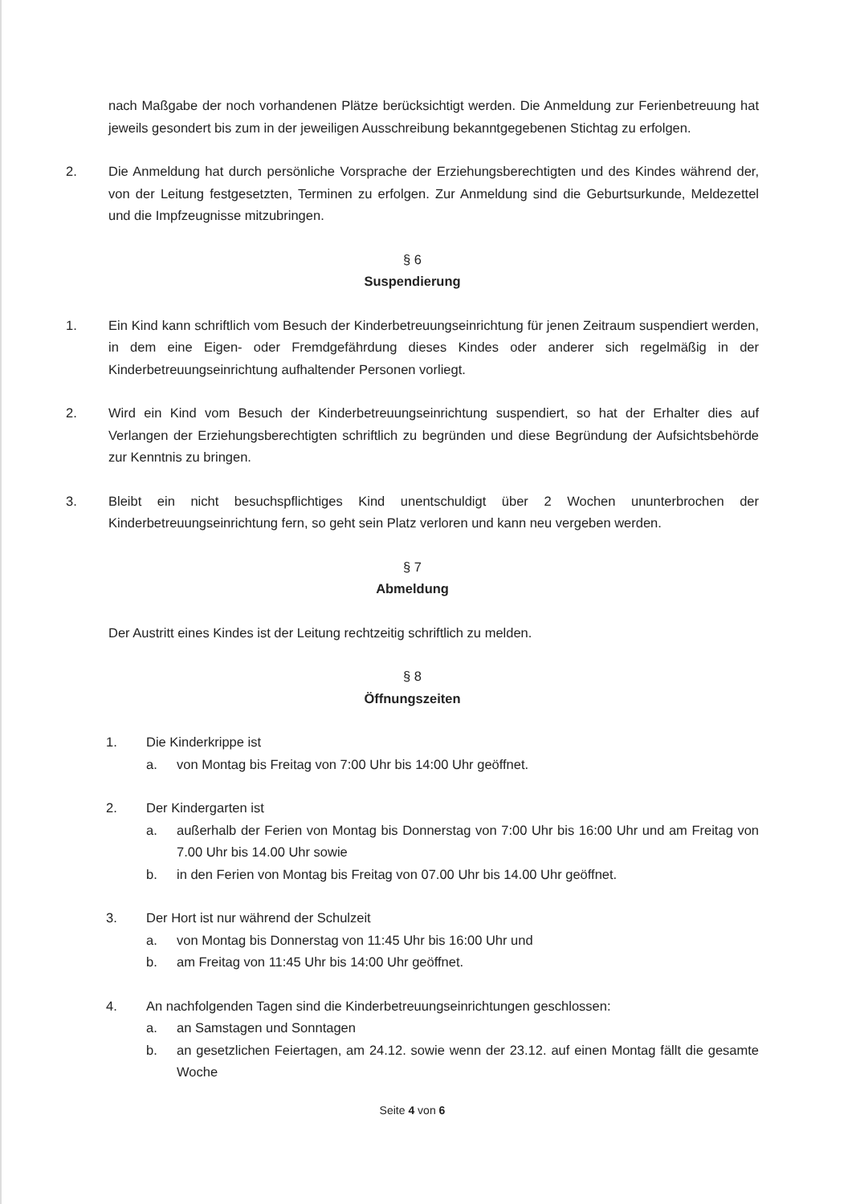nach Maßgabe der noch vorhandenen Plätze berücksichtigt werden. Die Anmeldung zur Ferienbetreuung hat jeweils gesondert bis zum in der jeweiligen Ausschreibung bekanntgegebenen Stichtag zu erfolgen.
2. Die Anmeldung hat durch persönliche Vorsprache der Erziehungsberechtigten und des Kindes während der, von der Leitung festgesetzten, Terminen zu erfolgen. Zur Anmeldung sind die Geburtsurkunde, Meldezettel und die Impfzeugnisse mitzubringen.
§ 6
Suspendierung
1. Ein Kind kann schriftlich vom Besuch der Kinderbetreuungseinrichtung für jenen Zeitraum suspendiert werden, in dem eine Eigen- oder Fremdgefährdung dieses Kindes oder anderer sich regelmäßig in der Kinderbetreuungseinrichtung aufhaltender Personen vorliegt.
2. Wird ein Kind vom Besuch der Kinderbetreuungseinrichtung suspendiert, so hat der Erhalter dies auf Verlangen der Erziehungsberechtigten schriftlich zu begründen und diese Begründung der Aufsichtsbehörde zur Kenntnis zu bringen.
3. Bleibt ein nicht besuchspflichtiges Kind unentschuldigt über 2 Wochen ununterbrochen der Kinderbetreuungseinrichtung fern, so geht sein Platz verloren und kann neu vergeben werden.
§ 7
Abmeldung
Der Austritt eines Kindes ist der Leitung rechtzeitig schriftlich zu melden.
§ 8
Öffnungszeiten
1. Die Kinderkrippe ist
a. von Montag bis Freitag von 7:00 Uhr bis 14:00 Uhr geöffnet.
2. Der Kindergarten ist
a. außerhalb der Ferien von Montag bis Donnerstag von 7:00 Uhr bis 16:00 Uhr und am Freitag von 7.00 Uhr bis 14.00 Uhr sowie
b. in den Ferien von Montag bis Freitag von 07.00 Uhr bis 14.00 Uhr geöffnet.
3. Der Hort ist nur während der Schulzeit
a. von Montag bis Donnerstag von 11:45 Uhr bis 16:00 Uhr und
b. am Freitag von 11:45 Uhr bis 14:00 Uhr geöffnet.
4. An nachfolgenden Tagen sind die Kinderbetreuungseinrichtungen geschlossen:
a. an Samstagen und Sonntagen
b. an gesetzlichen Feiertagen, am 24.12. sowie wenn der 23.12. auf einen Montag fällt die gesamte Woche
Seite 4 von 6